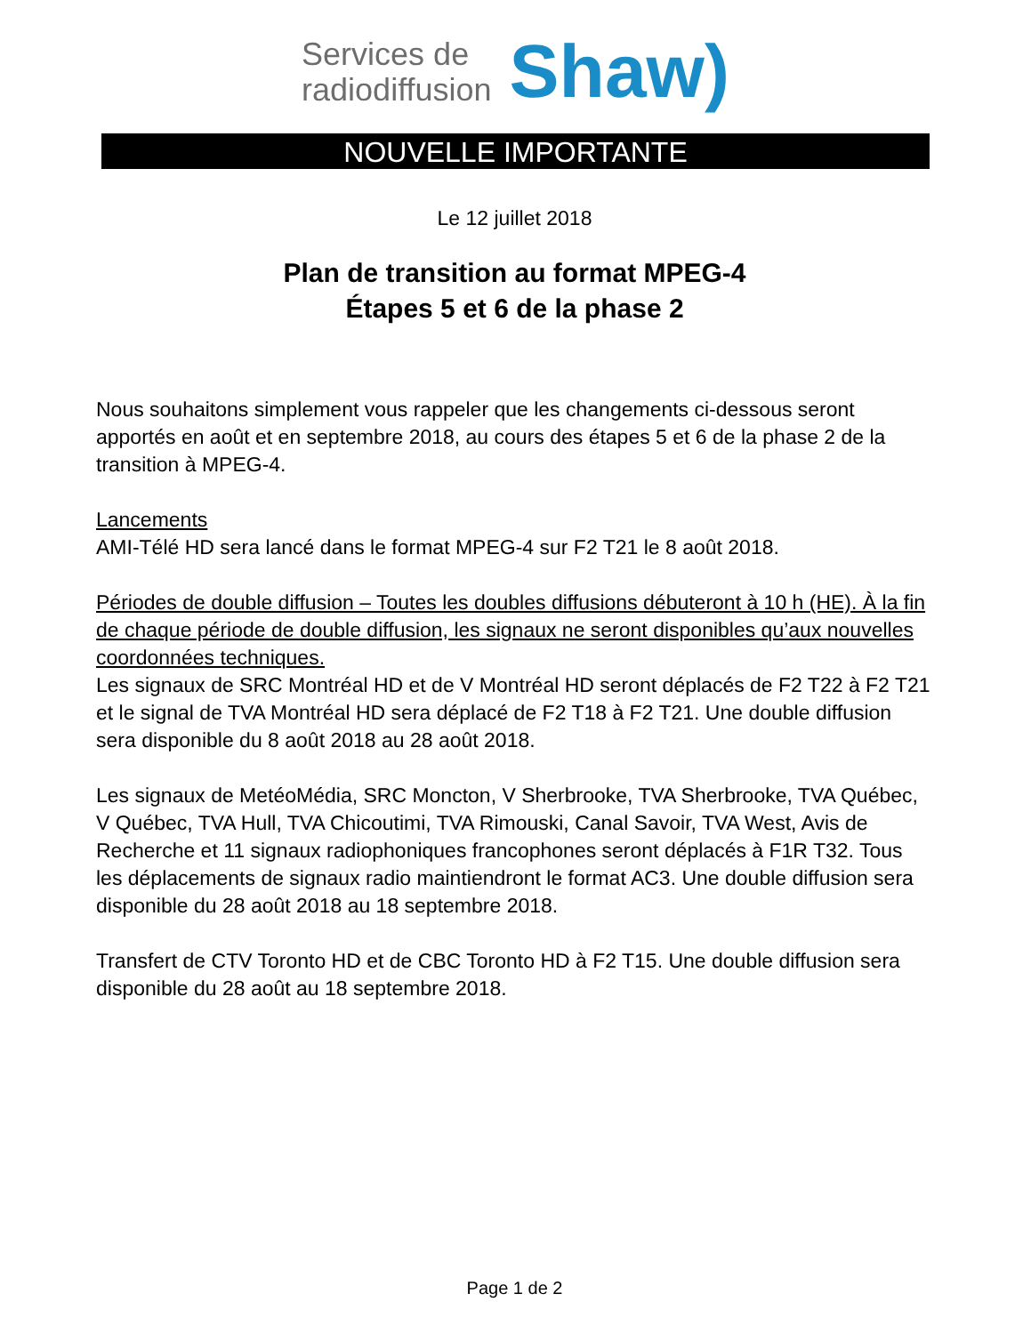Services de
radiodiffusion
Shaw)
NOUVELLE IMPORTANTE
Le 12 juillet 2018
Plan de transition au format MPEG-4
Étapes 5 et 6 de la phase 2
Nous souhaitons simplement vous rappeler que les changements ci-dessous seront apportés en août et en septembre 2018, au cours des étapes 5 et 6 de la phase 2 de la transition à MPEG-4.
Lancements
AMI-Télé HD sera lancé dans le format MPEG-4 sur F2 T21 le 8 août 2018.
Périodes de double diffusion – Toutes les doubles diffusions débuteront à 10 h (HE). À la fin de chaque période de double diffusion, les signaux ne seront disponibles qu’aux nouvelles coordonnées techniques.
Les signaux de SRC Montréal HD et de V Montréal HD seront déplacés de F2 T22 à F2 T21 et le signal de TVA Montréal HD sera déplacé de F2 T18 à F2 T21. Une double diffusion sera disponible du 8 août 2018 au 28 août 2018.
Les signaux de MetéoMédia, SRC Moncton, V Sherbrooke, TVA Sherbrooke, TVA Québec, V Québec, TVA Hull, TVA Chicoutimi, TVA Rimouski, Canal Savoir, TVA West, Avis de Recherche et 11 signaux radiophoniques francophones seront déplacés à F1R T32. Tous les déplacements de signaux radio maintiendront le format AC3. Une double diffusion sera disponible du 28 août 2018 au 18 septembre 2018.
Transfert de CTV Toronto HD et de CBC Toronto HD à F2 T15. Une double diffusion sera disponible du 28 août au 18 septembre 2018.
Page 1 de 2